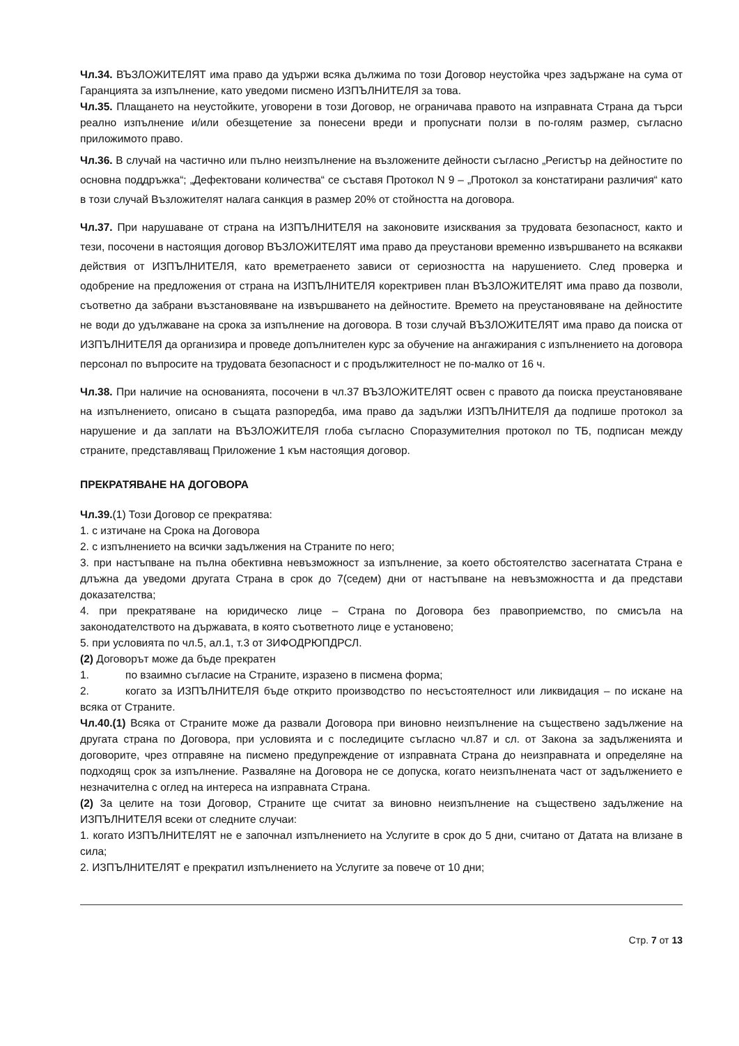Чл.34. ВЪЗЛОЖИТЕЛЯТ има право да удържи всяка дължима по този Договор неустойка чрез задържане на сума от Гаранцията за изпълнение, като уведоми писмено ИЗПЪЛНИТЕЛЯ за това.
Чл.35. Плащането на неустойките, уговорени в този Договор, не ограничава правото на изправната Страна да търси реално изпълнение и/или обезщетение за понесени вреди и пропуснати ползи в по-голям размер, съгласно приложимото право.
Чл.36. В случай на частично или пълно неизпълнение на възложените дейности съгласно „Регистър на дейностите по основна поддръжка“; „Дефектовани количества“ се съставя Протокол N 9 – „Протокол за констатирани различия“ като в този случай Възложителят налага санкция в размер 20% от стойността на договора.
Чл.37. При нарушаване от страна на ИЗПЪЛНИТЕЛЯ на законовите изисквания за трудовата безопасност, както и тези, посочени в настоящия договор ВЪЗЛОЖИТЕЛЯТ има право да преустанови временно извършването на всякакви действия от ИЗПЪЛНИТЕЛЯ, като времетраенето зависи от сериозността на нарушението. След проверка и одобрение на предложения от страна на ИЗПЪЛНИТЕЛЯ коректривен план ВЪЗЛОЖИТЕЛЯТ има право да позволи, съответно да забрани възстановяване на извършването на дейностите. Времето на преустановяване на дейностите не води до удължаване на срока за изпълнение на договора. В този случай ВЪЗЛОЖИТЕЛЯТ има право да поиска от ИЗПЪЛНИТЕЛЯ да организира и проведе допълнителен курс за обучение на ангажирания с изпълнението на договора персонал по въпросите на трудовата безопасност и с продължителност не по-малко от 16 ч.
Чл.38. При наличие на основанията, посочени в чл.37 ВЪЗЛОЖИТЕЛЯТ освен с правото да поиска преустановяване на изпълнението, описано в същата разпоредба, има право да задължи ИЗПЪЛНИТЕЛЯ да подпише протокол за нарушение и да заплати на ВЪЗЛОЖИТЕЛЯ глоба съгласно Споразумителния протокол по ТБ, подписан между страните, представляващ Приложение 1 към настоящия договор.
ПРЕКРАТЯВАНЕ НА ДОГОВОРА
Чл.39.(1) Този Договор се прекратява:
1. с изтичане на Срока на Договора
2. с изпълнението на всички задължения на Страните по него;
3. при настъпване на пълна обективна невъзможност за изпълнение, за което обстоятелство засегнатата Страна е длъжна да уведоми другата Страна в срок до 7(седем) дни от настъпване на невъзможността и да представи доказателства;
4. при прекратяване на юридическо лице – Страна по Договора без правоприемство, по смисъла на законодателството на държавата, в която съответното лице е установено;
5. при условията по чл.5, ал.1, т.3 от ЗИФОДРЮПДРСЛ.
(2) Договорът може да бъде прекратен
1. по взаимно съгласие на Страните, изразено в писмена форма;
2. когато за ИЗПЪЛНИТЕЛЯ бъде открито производство по несъстоятелност или ликвидация – по искане на всяка от Страните.
Чл.40.(1) Всяка от Страните може да развали Договора при виновно неизпълнение на съществено задължение на другата страна по Договора, при условията и с последиците съгласно чл.87 и сл. от Закона за задълженията и договорите, чрез отправяне на писмено предупреждение от изправната Страна до неизправната и определяне на подходящ срок за изпълнение. Разваляне на Договора не се допуска, когато неизпълнената част от задължението е незначителна с оглед на интереса на изправната Страна.
(2) За целите на този Договор, Страните ще считат за виновно неизпълнение на съществено задължение на ИЗПЪЛНИТЕЛЯ всеки от следните случаи:
1. когато ИЗПЪЛНИТЕЛЯТ не е започнал изпълнението на Услугите в срок до 5 дни, считано от Датата на влизане в сила;
2. ИЗПЪЛНИТЕЛЯТ е прекратил изпълнението на Услугите за повече от 10 дни;
Стр. 7 от 13